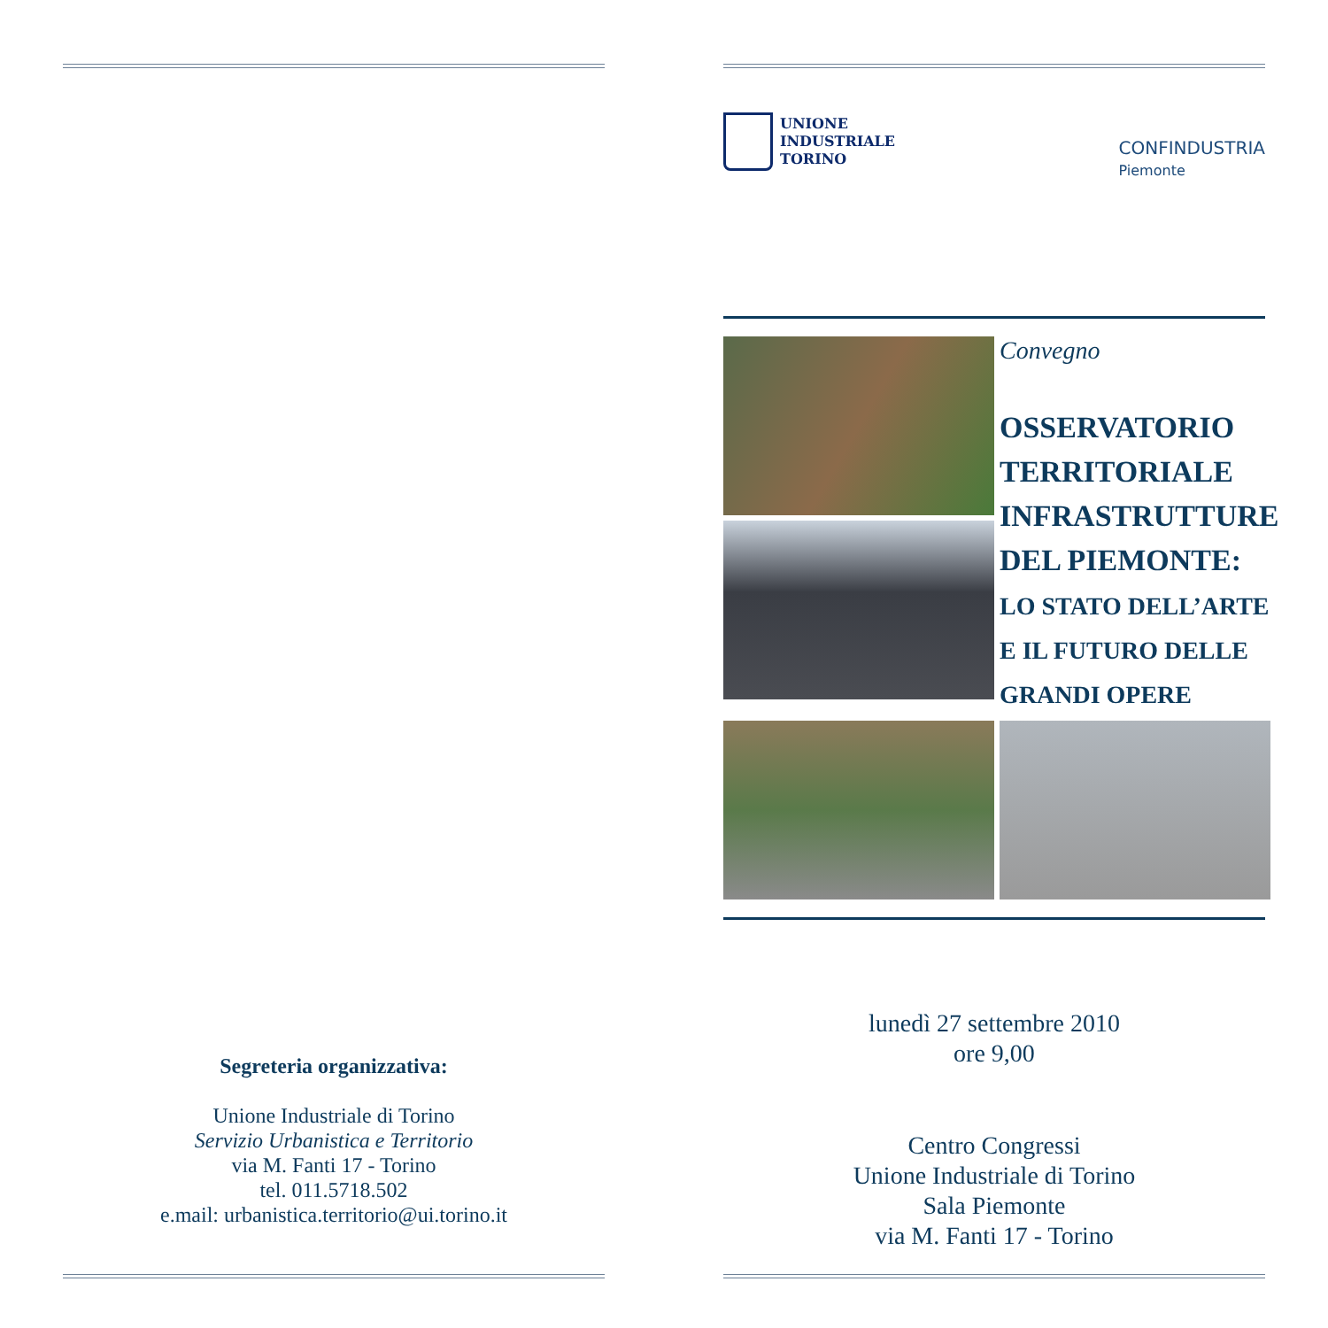Segreteria organizzativa:
Unione Industriale di Torino
Servizio Urbanistica e Territorio
via M. Fanti 17 - Torino
tel. 011.5718.502
e.mail: urbanistica.territorio@ui.torino.it
UNIONE
INDUSTRIALE
TORINO
CONFINDUSTRIA
Piemonte
Convegno
OSSERVATORIO
TERRITORIALE
INFRASTRUTTURE
DEL PIEMONTE:
LO STATO DELL’ARTE
E IL FUTURO DELLE
GRANDI OPERE
lunedì 27 settembre 2010
ore 9,00
Centro Congressi
Unione Industriale di Torino
Sala Piemonte
via M. Fanti 17 - Torino